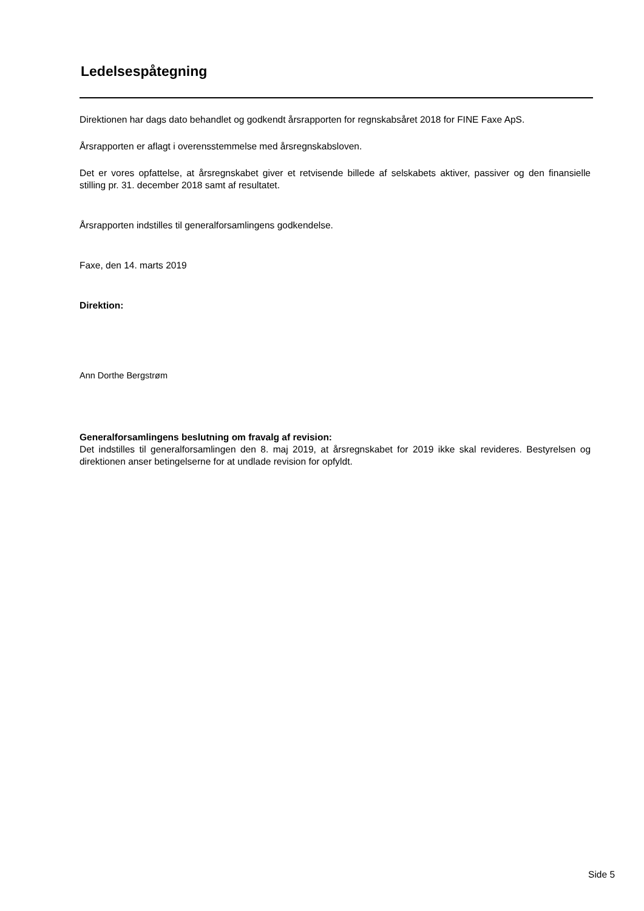Ledelsespåtegning
Direktionen har dags dato behandlet og godkendt årsrapporten for regnskabsåret 2018 for FINE Faxe ApS.
Årsrapporten er aflagt i overensstemmelse med årsregnskabsloven.
Det er vores opfattelse, at årsregnskabet giver et retvisende billede af selskabets aktiver, passiver og den finansielle stilling pr. 31. december 2018 samt af resultatet.
Årsrapporten indstilles til generalforsamlingens godkendelse.
Faxe, den 14. marts 2019
Direktion:
Ann Dorthe Bergstrøm
Generalforsamlingens beslutning om fravalg af revision:
Det indstilles til generalforsamlingen den 8. maj 2019, at årsregnskabet for 2019 ikke skal revideres. Bestyrelsen og direktionen anser betingelserne for at undlade revision for opfyldt.
Side 5